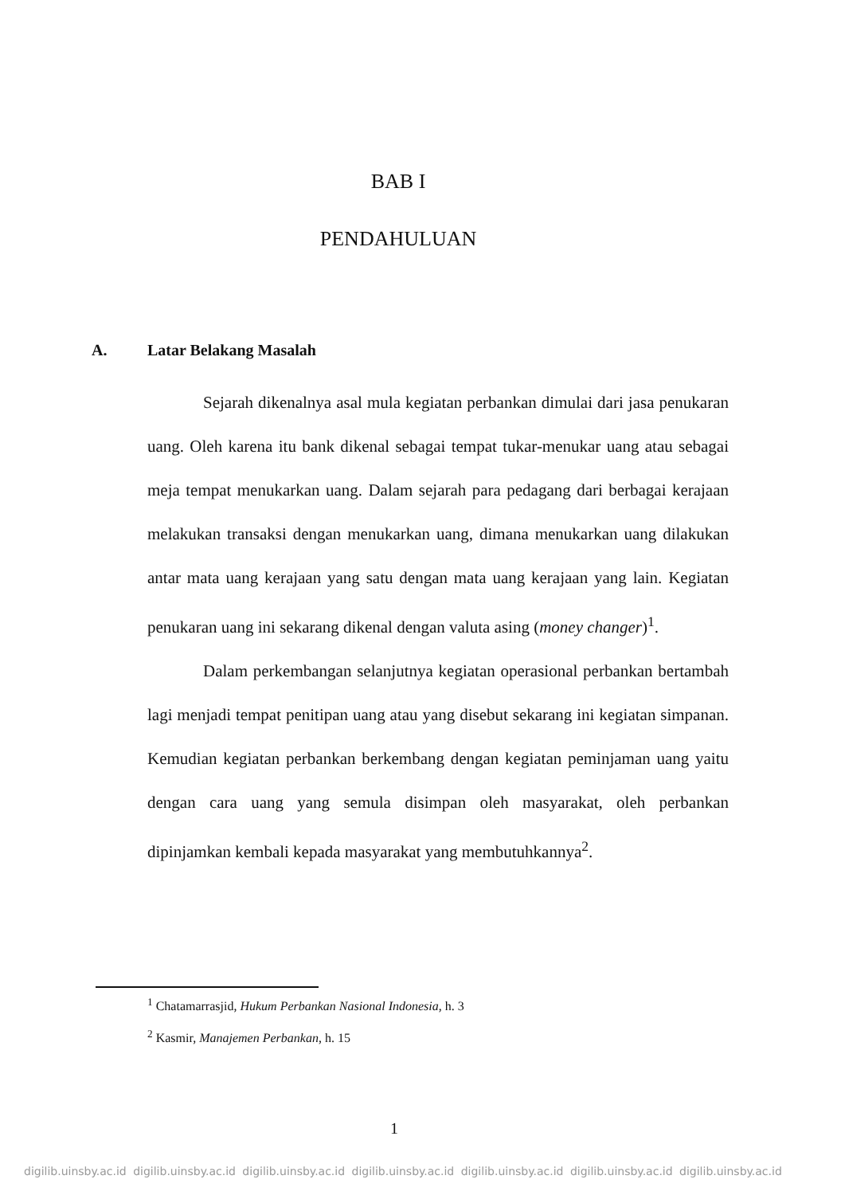BAB I
PENDAHULUAN
A. Latar Belakang Masalah
Sejarah dikenalnya asal mula kegiatan perbankan dimulai dari jasa penukaran uang. Oleh karena itu bank dikenal sebagai tempat tukar-menukar uang atau sebagai meja tempat menukarkan uang. Dalam sejarah para pedagang dari berbagai kerajaan melakukan transaksi dengan menukarkan uang, dimana menukarkan uang dilakukan antar mata uang kerajaan yang satu dengan mata uang kerajaan yang lain. Kegiatan penukaran uang ini sekarang dikenal dengan valuta asing (money changer)<sup>1</sup>.
Dalam perkembangan selanjutnya kegiatan operasional perbankan bertambah lagi menjadi tempat penitipan uang atau yang disebut sekarang ini kegiatan simpanan. Kemudian kegiatan perbankan berkembang dengan kegiatan peminjaman uang yaitu dengan cara uang yang semula disimpan oleh masyarakat, oleh perbankan dipinjamkan kembali kepada masyarakat yang membutuhkannya<sup>2</sup>.
<sup>1</sup> Chatamarrasjid, Hukum Perbankan Nasional Indonesia, h. 3
<sup>2</sup> Kasmir, Manajemen Perbankan, h. 15
1
digilib.uinsby.ac.id digilib.uinsby.ac.id digilib.uinsby.ac.id digilib.uinsby.ac.id digilib.uinsby.ac.id digilib.uinsby.ac.id digilib.uinsby.ac.id